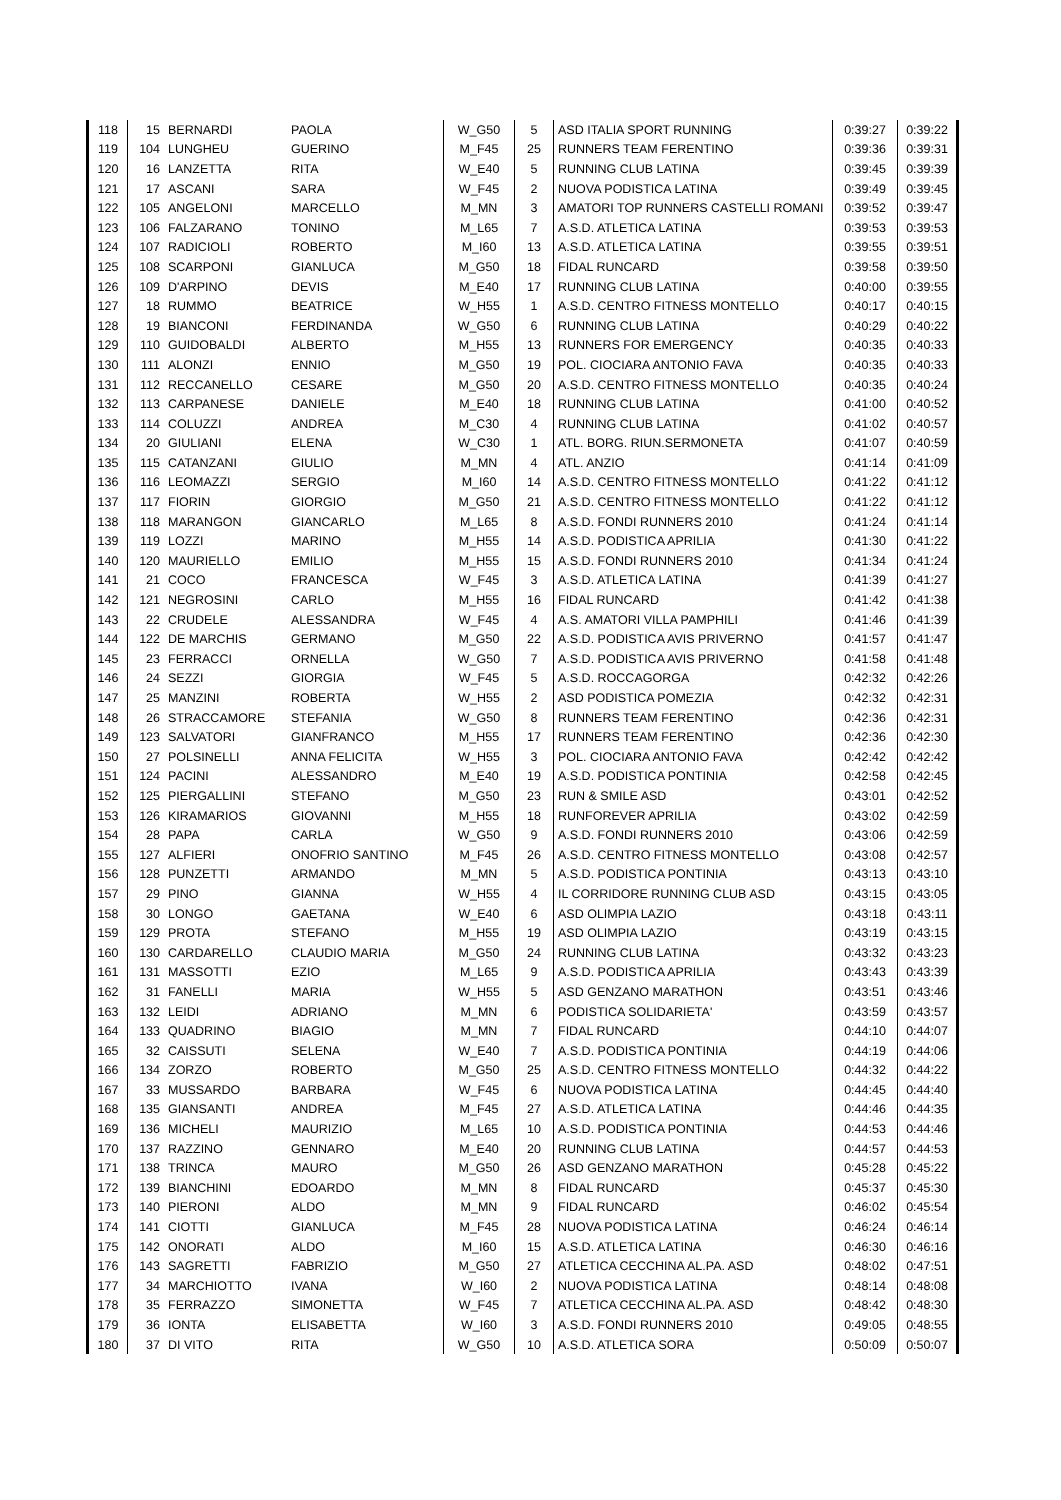| 118 | 15 | BERNARDI | PAOLA | W_G50 | 5 | ASD ITALIA SPORT RUNNING | 0:39:27 | 0:39:22 |
| 119 | 104 | LUNGHEU | GUERINO | M_F45 | 25 | RUNNERS TEAM FERENTINO | 0:39:36 | 0:39:31 |
| 120 | 16 | LANZETTA | RITA | W_E40 | 5 | RUNNING CLUB LATINA | 0:39:45 | 0:39:39 |
| 121 | 17 | ASCANI | SARA | W_F45 | 2 | NUOVA PODISTICA LATINA | 0:39:49 | 0:39:45 |
| 122 | 105 | ANGELONI | MARCELLO | M_MN | 3 | AMATORI TOP RUNNERS CASTELLI ROMANI | 0:39:52 | 0:39:47 |
| 123 | 106 | FALZARANO | TONINO | M_L65 | 7 | A.S.D. ATLETICA LATINA | 0:39:53 | 0:39:53 |
| 124 | 107 | RADICIOLI | ROBERTO | M_I60 | 13 | A.S.D. ATLETICA LATINA | 0:39:55 | 0:39:51 |
| 125 | 108 | SCARPONI | GIANLUCA | M_G50 | 18 | FIDAL RUNCARD | 0:39:58 | 0:39:50 |
| 126 | 109 | D'ARPINO | DEVIS | M_E40 | 17 | RUNNING CLUB LATINA | 0:40:00 | 0:39:55 |
| 127 | 18 | RUMMO | BEATRICE | W_H55 | 1 | A.S.D. CENTRO FITNESS MONTELLO | 0:40:17 | 0:40:15 |
| 128 | 19 | BIANCONI | FERDINANDA | W_G50 | 6 | RUNNING CLUB LATINA | 0:40:29 | 0:40:22 |
| 129 | 110 | GUIDOBALDI | ALBERTO | M_H55 | 13 | RUNNERS FOR EMERGENCY | 0:40:35 | 0:40:33 |
| 130 | 111 | ALONZI | ENNIO | M_G50 | 19 | POL. CIOCIARA ANTONIO FAVA | 0:40:35 | 0:40:33 |
| 131 | 112 | RECCANELLO | CESARE | M_G50 | 20 | A.S.D. CENTRO FITNESS MONTELLO | 0:40:35 | 0:40:24 |
| 132 | 113 | CARPANESE | DANIELE | M_E40 | 18 | RUNNING CLUB LATINA | 0:41:00 | 0:40:52 |
| 133 | 114 | COLUZZI | ANDREA | M_C30 | 4 | RUNNING CLUB LATINA | 0:41:02 | 0:40:57 |
| 134 | 20 | GIULIANI | ELENA | W_C30 | 1 | ATL. BORG. RIUN.SERMONETA | 0:41:07 | 0:40:59 |
| 135 | 115 | CATANZANI | GIULIO | M_MN | 4 | ATL. ANZIO | 0:41:14 | 0:41:09 |
| 136 | 116 | LEOMAZZI | SERGIO | M_I60 | 14 | A.S.D. CENTRO FITNESS MONTELLO | 0:41:22 | 0:41:12 |
| 137 | 117 | FIORIN | GIORGIO | M_G50 | 21 | A.S.D. CENTRO FITNESS MONTELLO | 0:41:22 | 0:41:12 |
| 138 | 118 | MARANGON | GIANCARLO | M_L65 | 8 | A.S.D. FONDI RUNNERS 2010 | 0:41:24 | 0:41:14 |
| 139 | 119 | LOZZI | MARINO | M_H55 | 14 | A.S.D. PODISTICA APRILIA | 0:41:30 | 0:41:22 |
| 140 | 120 | MAURIELLO | EMILIO | M_H55 | 15 | A.S.D. FONDI RUNNERS 2010 | 0:41:34 | 0:41:24 |
| 141 | 21 | COCO | FRANCESCA | W_F45 | 3 | A.S.D. ATLETICA LATINA | 0:41:39 | 0:41:27 |
| 142 | 121 | NEGROSINI | CARLO | M_H55 | 16 | FIDAL RUNCARD | 0:41:42 | 0:41:38 |
| 143 | 22 | CRUDELE | ALESSANDRA | W_F45 | 4 | A.S. AMATORI VILLA PAMPHILI | 0:41:46 | 0:41:39 |
| 144 | 122 | DE MARCHIS | GERMANO | M_G50 | 22 | A.S.D. PODISTICA AVIS PRIVERNO | 0:41:57 | 0:41:47 |
| 145 | 23 | FERRACCI | ORNELLA | W_G50 | 7 | A.S.D. PODISTICA AVIS PRIVERNO | 0:41:58 | 0:41:48 |
| 146 | 24 | SEZZI | GIORGIA | W_F45 | 5 | A.S.D. ROCCAGORGA | 0:42:32 | 0:42:26 |
| 147 | 25 | MANZINI | ROBERTA | W_H55 | 2 | ASD PODISTICA POMEZIA | 0:42:32 | 0:42:31 |
| 148 | 26 | STRACCAMORE | STEFANIA | W_G50 | 8 | RUNNERS TEAM FERENTINO | 0:42:36 | 0:42:31 |
| 149 | 123 | SALVATORI | GIANFRANCO | M_H55 | 17 | RUNNERS TEAM FERENTINO | 0:42:36 | 0:42:30 |
| 150 | 27 | POLSINELLI | ANNA FELICITA | W_H55 | 3 | POL. CIOCIARA ANTONIO FAVA | 0:42:42 | 0:42:42 |
| 151 | 124 | PACINI | ALESSANDRO | M_E40 | 19 | A.S.D. PODISTICA PONTINIA | 0:42:58 | 0:42:45 |
| 152 | 125 | PIERGALLINI | STEFANO | M_G50 | 23 | RUN & SMILE ASD | 0:43:01 | 0:42:52 |
| 153 | 126 | KIRAMARIOS | GIOVANNI | M_H55 | 18 | RUNFOREVER APRILIA | 0:43:02 | 0:42:59 |
| 154 | 28 | PAPA | CARLA | W_G50 | 9 | A.S.D. FONDI RUNNERS 2010 | 0:43:06 | 0:42:59 |
| 155 | 127 | ALFIERI | ONOFRIO SANTINO | M_F45 | 26 | A.S.D. CENTRO FITNESS MONTELLO | 0:43:08 | 0:42:57 |
| 156 | 128 | PUNZETTI | ARMANDO | M_MN | 5 | A.S.D. PODISTICA PONTINIA | 0:43:13 | 0:43:10 |
| 157 | 29 | PINO | GIANNA | W_H55 | 4 | IL CORRIDORE RUNNING CLUB ASD | 0:43:15 | 0:43:05 |
| 158 | 30 | LONGO | GAETANA | W_E40 | 6 | ASD OLIMPIA LAZIO | 0:43:18 | 0:43:11 |
| 159 | 129 | PROTA | STEFANO | M_H55 | 19 | ASD OLIMPIA LAZIO | 0:43:19 | 0:43:15 |
| 160 | 130 | CARDARELLO | CLAUDIO MARIA | M_G50 | 24 | RUNNING CLUB LATINA | 0:43:32 | 0:43:23 |
| 161 | 131 | MASSOTTI | EZIO | M_L65 | 9 | A.S.D. PODISTICA APRILIA | 0:43:43 | 0:43:39 |
| 162 | 31 | FANELLI | MARIA | W_H55 | 5 | ASD GENZANO MARATHON | 0:43:51 | 0:43:46 |
| 163 | 132 | LEIDI | ADRIANO | M_MN | 6 | PODISTICA SOLIDARIETA' | 0:43:59 | 0:43:57 |
| 164 | 133 | QUADRINO | BIAGIO | M_MN | 7 | FIDAL RUNCARD | 0:44:10 | 0:44:07 |
| 165 | 32 | CAISSUTI | SELENA | W_E40 | 7 | A.S.D. PODISTICA PONTINIA | 0:44:19 | 0:44:06 |
| 166 | 134 | ZORZO | ROBERTO | M_G50 | 25 | A.S.D. CENTRO FITNESS MONTELLO | 0:44:32 | 0:44:22 |
| 167 | 33 | MUSSARDO | BARBARA | W_F45 | 6 | NUOVA PODISTICA LATINA | 0:44:45 | 0:44:40 |
| 168 | 135 | GIANSANTI | ANDREA | M_F45 | 27 | A.S.D. ATLETICA LATINA | 0:44:46 | 0:44:35 |
| 169 | 136 | MICHELI | MAURIZIO | M_L65 | 10 | A.S.D. PODISTICA PONTINIA | 0:44:53 | 0:44:46 |
| 170 | 137 | RAZZINO | GENNARO | M_E40 | 20 | RUNNING CLUB LATINA | 0:44:57 | 0:44:53 |
| 171 | 138 | TRINCA | MAURO | M_G50 | 26 | ASD GENZANO MARATHON | 0:45:28 | 0:45:22 |
| 172 | 139 | BIANCHINI | EDOARDO | M_MN | 8 | FIDAL RUNCARD | 0:45:37 | 0:45:30 |
| 173 | 140 | PIERONI | ALDO | M_MN | 9 | FIDAL RUNCARD | 0:46:02 | 0:45:54 |
| 174 | 141 | CIOTTI | GIANLUCA | M_F45 | 28 | NUOVA PODISTICA LATINA | 0:46:24 | 0:46:14 |
| 175 | 142 | ONORATI | ALDO | M_I60 | 15 | A.S.D. ATLETICA LATINA | 0:46:30 | 0:46:16 |
| 176 | 143 | SAGRETTI | FABRIZIO | M_G50 | 27 | ATLETICA CECCHINA AL.PA. ASD | 0:48:02 | 0:47:51 |
| 177 | 34 | MARCHIOTTO | IVANA | W_I60 | 2 | NUOVA PODISTICA LATINA | 0:48:14 | 0:48:08 |
| 178 | 35 | FERRAZZO | SIMONETTA | W_F45 | 7 | ATLETICA CECCHINA AL.PA. ASD | 0:48:42 | 0:48:30 |
| 179 | 36 | IONTA | ELISABETTA | W_I60 | 3 | A.S.D. FONDI RUNNERS 2010 | 0:49:05 | 0:48:55 |
| 180 | 37 | DI VITO | RITA | W_G50 | 10 | A.S.D. ATLETICA SORA | 0:50:09 | 0:50:07 |